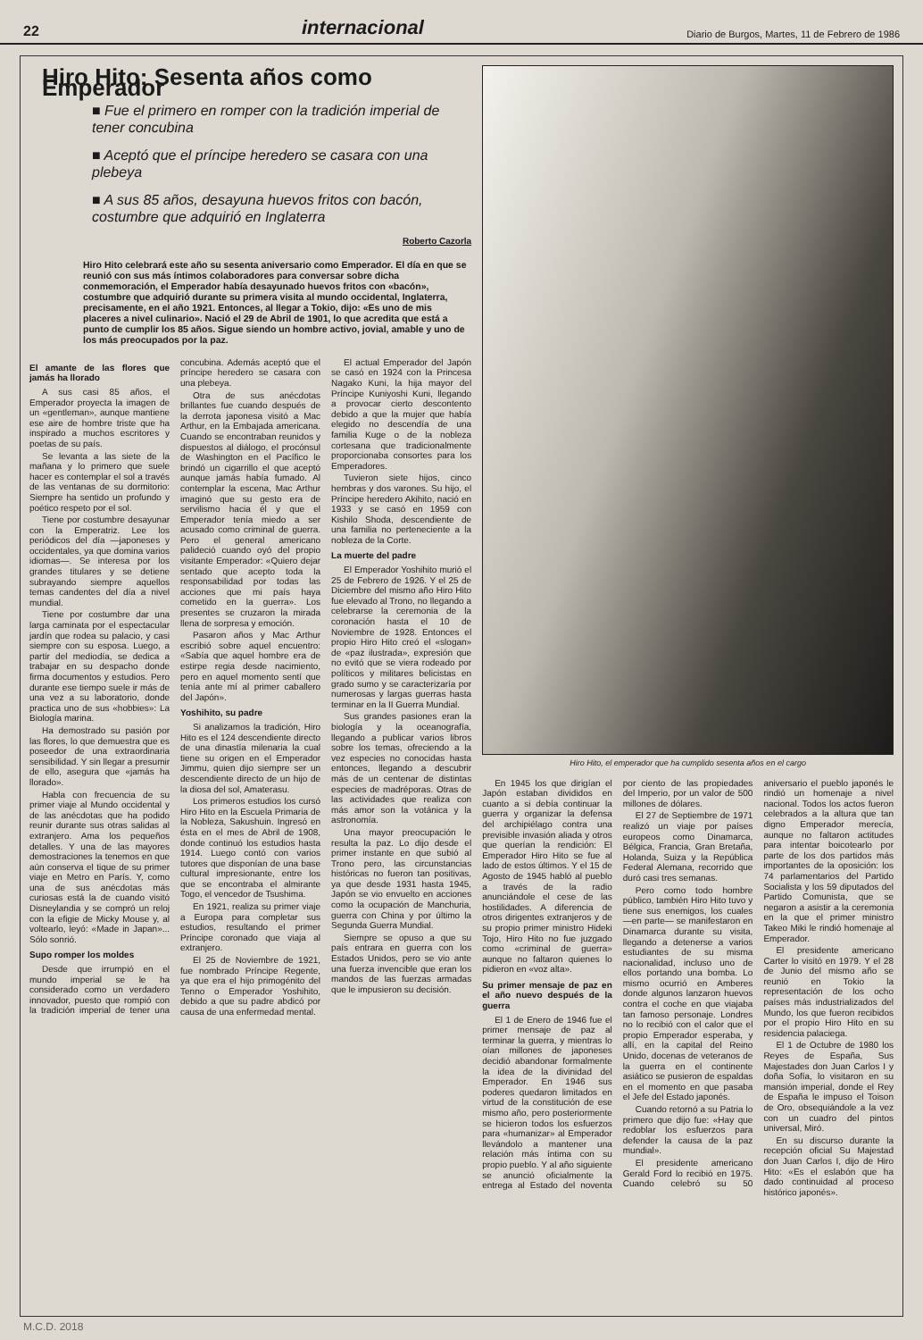22 internacional Diario de Burgos, Martes, 11 de Febrero de 1986
Hiro Hito: Sesenta años como Emperador
■ Fue el primero en romper con la tradición imperial de tener concubina
■ Aceptó que el príncipe heredero se casara con una plebeya
■ A sus 85 años, desayuna huevos fritos con bacón, costumbre que adquirió en Inglaterra
Roberto Cazorla
Hiro Hito celebrará este año su sesenta aniversario como Emperador. El día en que se reunió con sus más íntimos colaboradores para conversar sobre dicha conmemoración, el Emperador había desayunado huevos fritos con «bacón», costumbre que adquirió durante su primera visita al mundo occidental, Inglaterra, precisamente, en el año 1921. Entonces, al llegar a Tokio, dijo: «Es uno de mis placeres a nivel culinario». Nació el 29 de Abril de 1901, lo que acredita que está a punto de cumplir los 85 años. Sigue siendo un hombre activo, jovial, amable y uno de los más preocupados por la paz.
El amante de las flores que jamás ha llorado
A sus casi 85 años, el Emperador proyecta la imagen de un «gentleman», aunque mantiene ese aire de hombre triste que ha inspirado a muchos escritores y poetas de su país.
Se levanta a las siete de la mañana y lo primero que suele hacer es contemplar el sol a través de las ventanas de su dormitorio: Siempre ha sentido un profundo y poético respeto por el sol.
Tiene por costumbre desayunar con la Emperatriz. Lee los periódicos del día —japoneses y occidentales, ya que domina varios idiomas—. Se interesa por los grandes titulares y se detiene subrayando siempre aquellos temas candentes del día a nivel mundial.
Tiene por costumbre dar una larga caminata por el espectacular jardín que rodea su palacio, y casi siempre con su esposa. Luego, a partir del mediodía, se dedica a trabajar en su despacho donde firma documentos y estudios. Pero durante ese tiempo suele ir más de una vez a su laboratorio, donde practica uno de sus «hobbies»: La Biología marina.
Ha demostrado su pasión por las flores, lo que demuestra que es poseedor de una extraordinaria sensibilidad. Y sin llegar a presumir de ello, asegura que «jamás ha llorado».
Habla con frecuencia de su primer viaje al Mundo occidental y de las anécdotas que ha podido reunir durante sus otras salidas al extranjero. Ama los pequeños detalles. Y una de las mayores demostraciones la tenemos en que aún conserva el tique de su primer viaje en Metro en París. Y, como una de sus anécdotas más curiosas está la de cuando visitó Disneylandia y se compró un reloj con la efigie de Micky Mouse y, al voltearlo, leyó: «Made in Japan»... Sólo sonrió.
Supo romper los moldes
Desde que irrumpió en el mundo imperial se le ha considerado como un verdadero innovador, puesto que rompió con la tradición imperial de tener una concubina. Además aceptó que el príncipe heredero se casara con una plebeya.
Otra de sus anécdotas brillantes fue cuando después de la derrota japonesa visitó a Mac Arthur, en la Embajada americana. Cuando se encontraban reunidos y dispuestos al diálogo, el procónsul de Washington en el Pacífico le brindó un cigarrillo el que aceptó aunque jamás había fumado. Al contemplar la escena, Mac Arthur imaginó que su gesto era de servilismo hacia él y que el Emperador tenía miedo a ser acusado como criminal de guerra. Pero el general americano palideció cuando oyó del propio visitante Emperador: «Quiero dejar sentado que acepto toda la responsabilidad por todas las acciones que mi país haya cometido en la guerra». Los presentes se cruzaron la mirada llena de sorpresa y emoción.
Pasaron años y Mac Arthur escribió sobre aquel encuentro: «Sabía que aquel hombre era de estirpe regia desde nacimiento, pero en aquel momento sentí que tenía ante mí al primer caballero del Japón».
Yoshihito, su padre
Si analizamos la tradición, Hiro Hito es el 124 descendiente directo de una dinastía milenaria la cual tiene su origen en el Emperador Jimmu, quien dijo siempre ser un descendiente directo de un hijo de la diosa del sol, Amaterasu.
Los primeros estudios los cursó Hiro Hito en la Escuela Primaria de la Nobleza, Sakushuin. Ingresó en ésta en el mes de Abril de 1908, donde continuó los estudios hasta 1914. Luego contó con varios tutores que disponían de una base cultural impresionante, entre los que se encontraba el almirante Togo, el vencedor de Tsushima.
En 1921, realiza su primer viaje a Europa para completar sus estudios, resultando el primer Príncipe coronado que viaja al extranjero.
El 25 de Noviembre de 1921, fue nombrado Príncipe Regente, ya que era el hijo primogénito del Tenno o Emperador Yoshihito, debido a que su padre abdicó por causa de una enfermedad mental.
El actual Emperador del Japón se casó en 1924 con la Princesa Nagako Kuni, la hija mayor del Príncipe Kuniyoshi Kuni, llegando a provocar cierto descontento debido a que la mujer que había elegido no descendía de una familia Kuge o de la nobleza cortesana que tradicionalmente proporcionaba consortes para los Emperadores.
Tuvieron siete hijos, cinco hembras y dos varones. Su hijo, el Príncipe heredero Akihito, nació en 1933 y se casó en 1959 con Kishilo Shoda, descendiente de una familia no perteneciente a la nobleza de la Corte.
La muerte del padre
El Emperador Yoshihito murió el 25 de Febrero de 1926. Y el 25 de Diciembre del mismo año Hiro Hito fue elevado al Trono, no llegando a celebrarse la ceremonia de la coronación hasta el 10 de Noviembre de 1928. Entonces el propio Hiro Hito creó el «slogan» de «paz ilustrada», expresión que no evitó que se viera rodeado por políticos y militares belicistas en grado sumo y se caracterizaría por numerosas y largas guerras hasta terminar en la II Guerra Mundial.
Sus grandes pasiones eran la biología y la oceanografía, llegando a publicar varios libros sobre los temas, ofreciendo a la vez especies no conocidas hasta entonces, llegando a descubrir más de un centenar de distintas especies de madréporas. Otras de las actividades que realiza con más amor son la votánica y la astronomía.
Una mayor preocupación le resulta la paz. Lo dijo desde el primer instante en que subió al Trono pero, las circunstancias históricas no fueron tan positivas, ya que desde 1931 hasta 1945, Japón se vio envuelto en acciones como la ocupación de Manchuria, guerra con China y por último la Segunda Guerra Mundial.
Siempre se opuso a que su país entrara en guerra con los Estados Unidos, pero se vio ante una fuerza invencible que eran los mandos de las fuerzas armadas que le impusieron su decisión.
Hiro Hito, el emperador que ha cumplido sesenta años en el cargo
En 1945 los que dirigían el Japón estaban divididos en cuanto a si debía continuar la guerra y organizar la defensa del archipiélago contra una previsible invasión aliada y otros que querían la rendición: El Emperador Hiro Hito se fue al lado de estos últimos. Y el 15 de Agosto de 1945 habló al pueblo a través de la radio anunciándole el cese de las hostilidades. A diferencia de otros dirigentes extranjeros y de su propio primer ministro Hideki Tojo, Hiro Hito no fue juzgado como «criminal de guerra» aunque no faltaron quienes lo pidieron en «voz alta».
Su primer mensaje de paz en el año nuevo después de la guerra
El 1 de Enero de 1946 fue el primer mensaje de paz al terminar la guerra, y mientras lo oían millones de japoneses decidió abandonar formalmente la idea de la divinidad del Emperador. En 1946 sus poderes quedaron limitados en virtud de la constitución de ese mismo año, pero posteriormente se hicieron todos los esfuerzos para «humanizar» al Emperador llevándolo a mantener una relación más íntima con su propio pueblo. Y al año siguiente se anunció oficialmente la entrega al Estado del noventa por ciento de las propiedades del Imperio, por un valor de 500 millones de dólares.
El 27 de Septiembre de 1971 realizó un viaje por países europeos como Dinamarca, Bélgica, Francia, Gran Bretaña, Holanda, Suiza y la República Federal Alemana, recorrido que duró casi tres semanas.
Pero como todo hombre público, también Hiro Hito tuvo y tiene sus enemigos, los cuales —en parte— se manifestaron en Dinamarca durante su visita, llegando a detenerse a varios estudiantes de su misma nacionalidad, incluso uno de ellos portando una bomba. Lo mismo ocurrió en Amberes donde algunos lanzaron huevos contra el coche en que viajaba tan famoso personaje. Londres no lo recibió con el calor que el propio Emperador esperaba, y allí, en la capital del Reino Unido, docenas de veteranos de la guerra en el continente asiático se pusieron de espaldas en el momento en que pasaba el Jefe del Estado japonés.
Cuando retornó a su Patria lo primero que dijo fue: «Hay que redoblar los esfuerzos para defender la causa de la paz mundial».
El presidente americano Gerald Ford lo recibió en 1975. Cuando celebró su 50 aniversario el pueblo japonés le rindió un homenaje a nivel nacional. Todos los actos fueron celebrados a la altura que tan digno Emperador merecía, aunque no faltaron actitudes para intentar boicotearlo por parte de los dos partidos más importantes de la oposición: los 74 parlamentarios del Partido Socialista y los 59 diputados del Partido Comunista, que se negaron a asistir a la ceremonia en la que el primer ministro Takeo Miki le rindió homenaje al Emperador.
El presidente americano Carter lo visitó en 1979. Y el 28 de Junio del mismo año se reunió en Tokio la representación de los ocho países más industrializados del Mundo, los que fueron recibidos por el propio Hiro Hito en su residencia palaciega.
El 1 de Octubre de 1980 los Reyes de España, Sus Majestades don Juan Carlos I y doña Sofía, lo visitaron en su mansión imperial, donde el Rey de España le impuso el Toison de Oro, obsequiándole a la vez con un cuadro del pintos universal, Miró.
En su discurso durante la recepción oficial Su Majestad don Juan Carlos I, dijo de Hiro Hito: «Es el eslabón que ha dado continuidad al proceso histórico japonés».
M.C.D. 2018